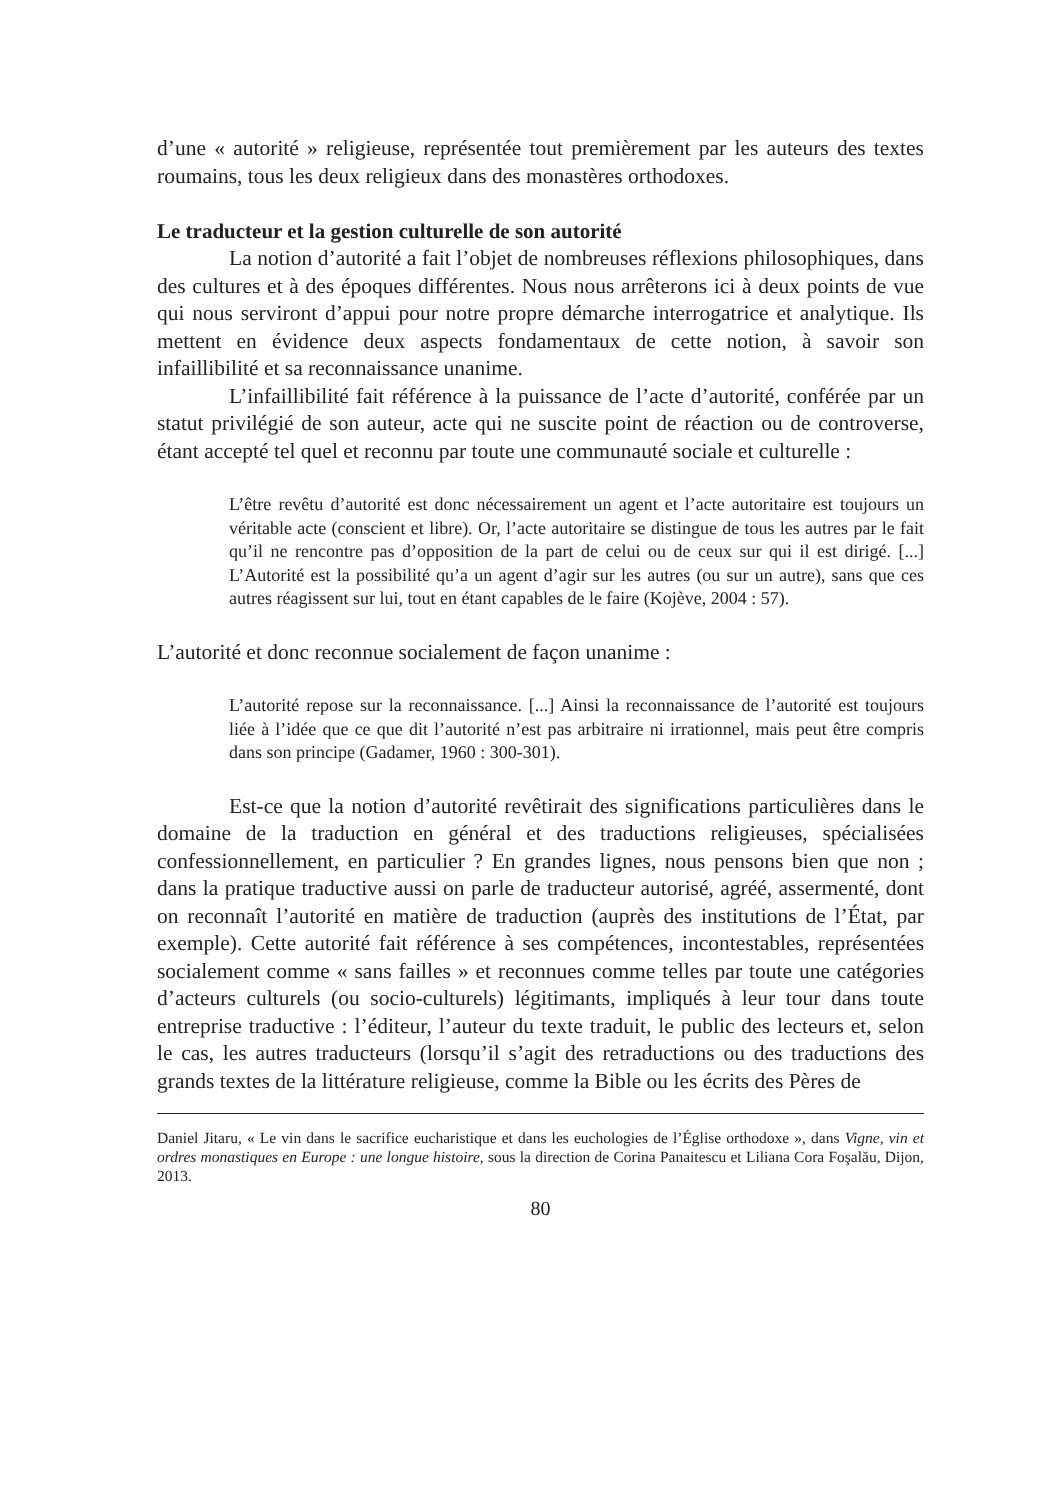d’une « autorité » religieuse, représentée tout premièrement par les auteurs des textes roumains, tous les deux religieux dans des monastères orthodoxes.
Le traducteur et la gestion culturelle de son autorité
La notion d’autorité a fait l’objet de nombreuses réflexions philosophiques, dans des cultures et à des époques différentes. Nous nous arrêterons ici à deux points de vue qui nous serviront d’appui pour notre propre démarche interrogatrice et analytique. Ils mettent en évidence deux aspects fondamentaux de cette notion, à savoir son infaillibilité et sa reconnaissance unanime.
L’infaillibilité fait référence à la puissance de l’acte d’autorité, conférée par un statut privilégié de son auteur, acte qui ne suscite point de réaction ou de controverse, étant accepté tel quel et reconnu par toute une communauté sociale et culturelle :
L’être revêtu d’autorité est donc nécessairement un agent et l’acte autoritaire est toujours un véritable acte (conscient et libre). Or, l’acte autoritaire se distingue de tous les autres par le fait qu’il ne rencontre pas d’opposition de la part de celui ou de ceux sur qui il est dirigé. [...] L’Autorité est la possibilité qu’a un agent d’agir sur les autres (ou sur un autre), sans que ces autres réagissent sur lui, tout en étant capables de le faire (Kojève, 2004 : 57).
L’autorité et donc reconnue socialement de façon unanime :
L’autorité repose sur la reconnaissance. [...] Ainsi la reconnaissance de l’autorité est toujours liée à l’idée que ce que dit l’autorité n’est pas arbitraire ni irrationnel, mais peut être compris dans son principe (Gadamer, 1960 : 300-301).
Est-ce que la notion d’autorité revêtirait des significations particulières dans le domaine de la traduction en général et des traductions religieuses, spécialisées confessionnellement, en particulier ? En grandes lignes, nous pensons bien que non ; dans la pratique traductive aussi on parle de traducteur autorisé, agréé, assermenté, dont on reconnaît l’autorité en matière de traduction (auprès des institutions de l’État, par exemple). Cette autorité fait référence à ses compétences, incontestables, représentées socialement comme « sans failles » et reconnues comme telles par toute une catégories d’acteurs culturels (ou socio-culturels) légitimants, impliqués à leur tour dans toute entreprise traductive : l’éditeur, l’auteur du texte traduit, le public des lecteurs et, selon le cas, les autres traducteurs (lorsqu’il s’agit des retraductions ou des traductions des grands textes de la littérature religieuse, comme la Bible ou les écrits des Pères de
Daniel Jitaru, « Le vin dans le sacrifice eucharistique et dans les euchologies de l’Église orthodoxe », dans Vigne, vin et ordres monastiques en Europe : une longue histoire, sous la direction de Corina Panaitescu et Liliana Cora Foşalău, Dijon, 2013.
80